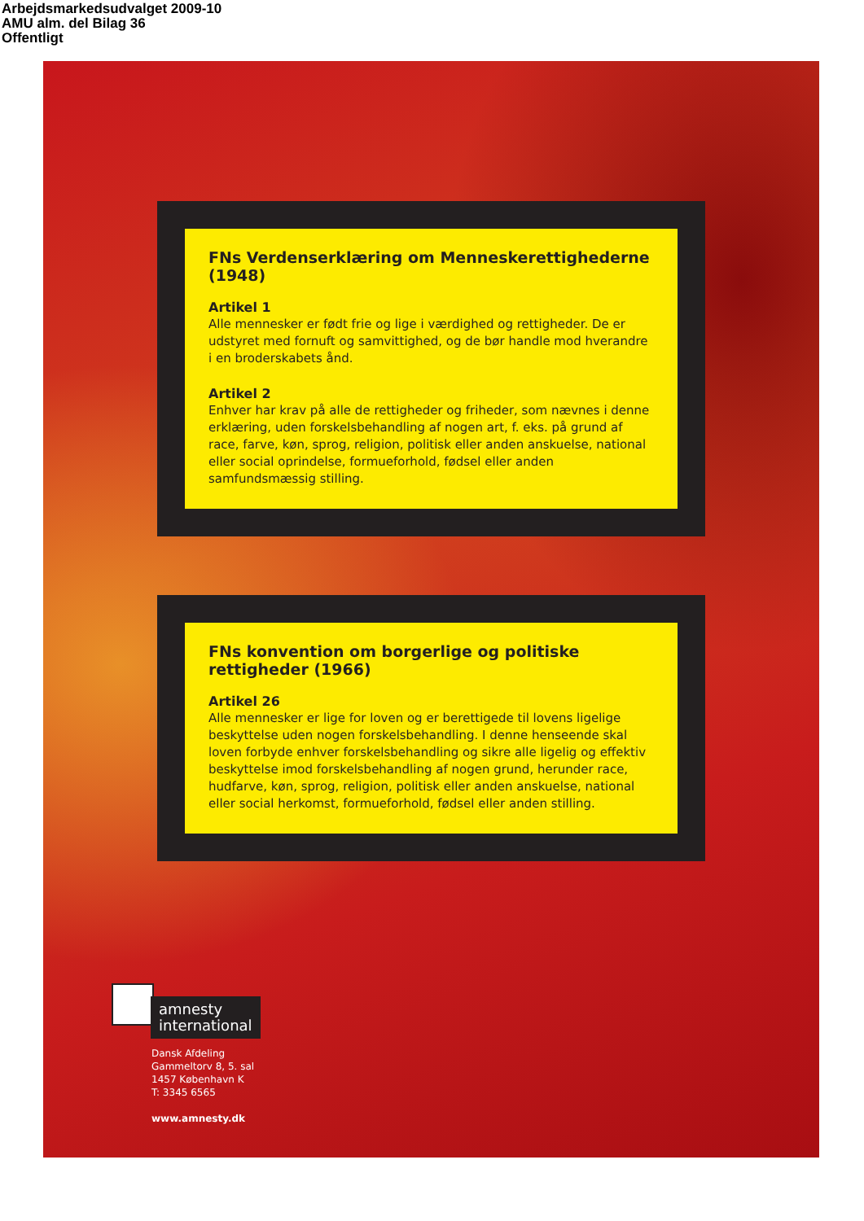Arbejdsmarkedsudvalget 2009-10
AMU alm. del Bilag 36
Offentligt
FNs Verdenserklæring om Menneskerettighederne (1948)
Artikel 1
Alle mennesker er født frie og lige i værdighed og rettigheder. De er udstyret med fornuft og samvittighed, og de bør handle mod hverandre i en broderskabets ånd.
Artikel 2
Enhver har krav på alle de rettigheder og friheder, som nævnes i denne erklæring, uden forskelsbehandling af nogen art, f. eks. på grund af race, farve, køn, sprog, religion, politisk eller anden anskuelse, national eller social oprindelse, formueforhold, fødsel eller anden samfundsmæssig stilling.
FNs konvention om borgerlige og politiske rettigheder (1966)
Artikel 26
Alle mennesker er lige for loven og er berettigede til lovens ligelige beskyttelse uden nogen forskelsbehandling. I denne henseende skal loven forbyde enhver forskelsbehandling og sikre alle ligelig og effektiv beskyttelse imod forskelsbehandling af nogen grund, herunder race, hudfarve, køn, sprog, religion, politisk eller anden anskuelse, national eller social herkomst, formueforhold, fødsel eller anden stilling.
amnesty
international
Dansk Afdeling
Gammeltorv 8, 5. sal
1457 København K
T: 3345 6565
www.amnesty.dk